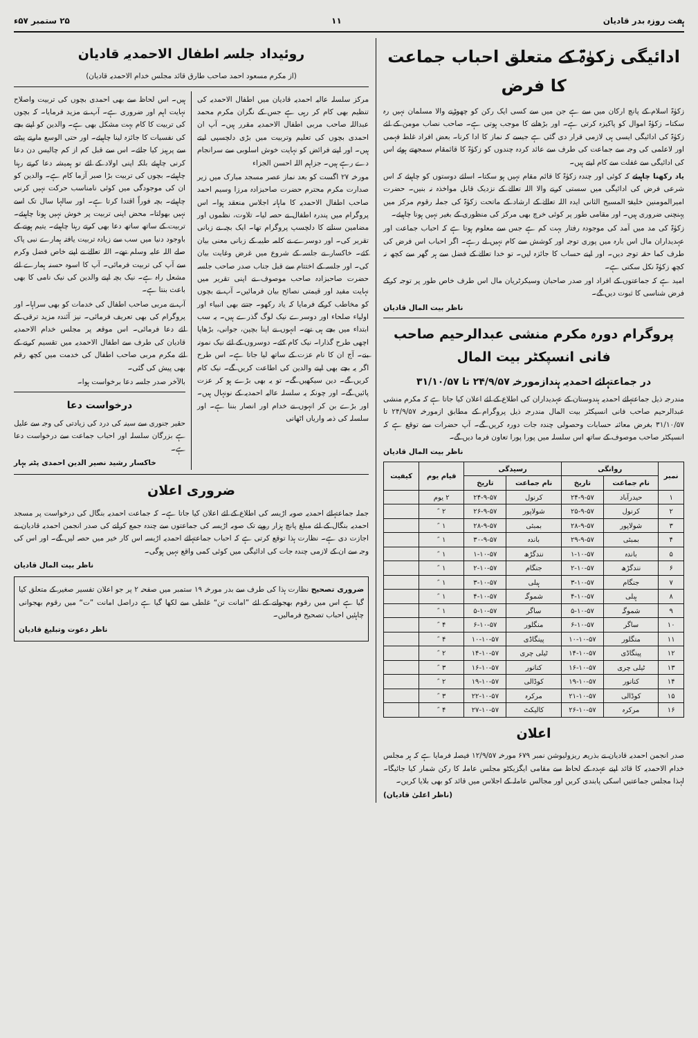ہفت روزہ بدر قادیان ۱۱ ۲۵ ستمبر ۵۷ء
ادائیگی زکوٰۃ کے متعلق احباب جماعت کا فرض
زکوٰۃ اسلام کے پانچ ارکان میں سے ہے جن میں سے کسی ایک رکن کو چھوڑنے والا مسلمان نہیں رہ سکتا۔ زکوٰۃ اموال کو پاکیزہ کرتی ہے۔ اور بڑھانے کا موجب ہوتی ہے۔ صاحب نصاب مومن کے لئے زکوٰۃ کی ادائیگی ایسی ہی لازمی قرار دی گئی ہے جیسے کہ نماز کا ادا کرنا۔ بعض افراد غلط فہمی اور لاعلمی کی وجہ سے جماعت کی طرف سے عائد کردہ چندوں کو زکوٰۃ کا قائمقام سمجھتے ہوئے اس کی ادائیگی سے غفلت سے کام لیتے ہیں۔
یاد رکھنا چاہیئے کہ کوئی اور چندہ زکوٰۃ کا قائم مقام نہیں ہو سکتا۔ اسلئے دوستوں کو چاہیئے کہ اس شرعی فرض کی ادائیگی میں سستی کرنے والا اللہ تعالےٰ کے نزدیک قابل مواخذہ نہ بنیں۔ حضرت امیرالمومنین خلیفۃ المسیح الثانی ایدہ اللہ تعالےٰ کے ارشاد کے ماتحت زکوٰۃ کی جملہ رقوم مرکز میں پہنچنی ضروری ہیں۔ اور مقامی طور پر کوئی خرچ بھی مرکز کی منظوری کے بغیر نہیں ہونا چاہیئے۔
زکوٰۃ کی مد میں آمد کی موجودہ رفتار بہت کم ہے جس سے معلوم ہوتا ہے کہ احباب جماعت اور عہدیداران مال اس بارہ میں پوری توجہ اور کوشش سے کام نہیں لے رہے۔ اگر احباب اس فرض کی طرف کما حقہ توجہ دیں۔ اور اپنے حساب کا جائزہ لیں۔ تو خدا تعالےٰ کے فضل سے ہر گھر سے کچھ نہ کچھ زکوٰۃ نکل سکتی ہے۔
امید ہے کہ جماعتوں کے افراد اور صدر صاحبان وسیکرٹریان مال اس طرف خاص طور پر توجہ کرکے فرض شناسی کا ثبوت دیں گے۔
ناظر بیت المال قادیان
پروگرام دورہ مکرم منشی عبدالرحیم صاحب فانی انسپکٹر بیت المال
در جماعتہائے احمدیہ ہندازمورخہ ۲۴/۹/۵۷ تا ۳۱/۱۰/۵۷
مندرجہ ذیل جماعتہائے احمدیہ ہندوستان کے عہدیداران کی اطلاع کے لئے اعلان کیا جاتا ہے کہ مکرم منشی عبدالرحیم صاحب فانی انسپکٹر بیت المال مندرجہ ذیل پروگرام کے مطابق ازمورخہ ۲۴/۹/۵۷ تا ۳۱/۱۰/۵۷ بغرض معائنہ حسابات وحصولی چندہ جات دورہ کریں گے۔ آپ حضرات سے توقع ہے کہ انسپکٹر صاحب موصوف کے ساتھ اس سلسلہ میں پورا پورا تعاون فرما دیں گے۔
ناظر بیت المال قادیان
| نمبر | روانگی | | رسیدگی | | قیام یوم | کیفیت |
| --- | --- | --- | --- | --- | --- | --- |
| | نام جماعت | تاریخ | نام جماعت | تاریخ | | |
| ۱ | حیدرآباد | ۲۴-۹-۵۷ | کرنول | ۲۴-۹-۵۷ | ۲ یوم | |
| ۲ | کرنول | ۲۵-۹-۵۷ | شولاپور | ۲۶-۹-۵۷ | ۲ ″ | |
| ۳ | شولاپور | ۲۸-۹-۵۷ | بمبئی | ۲۸-۹-۵۷ | ۱ ″ | |
| ۴ | بمبئی | ۲۹-۹-۵۷ | باندہ | ۳۰-۹-۵۷ | ۱ ″ | |
| ۵ | باندہ | ۱-۱۰-۵۷ | نندگڑھ | ۱-۱۰-۵۷ | ۱ ″ | |
| ۶ | نندگڑھ | ۲-۱۰-۵۷ | جنگام | ۲-۱۰-۵۷ | ۱ ″ | |
| ۷ | جنگام | ۳-۱۰-۵۷ | ہبلی | ۳-۱۰-۵۷ | ۱ ″ | |
| ۸ | ہبلی | ۴-۱۰-۵۷ | شموگہ | ۴-۱۰-۵۷ | ۱ ″ | |
| ۹ | شموگہ | ۵-۱۰-۵۷ | ساگر | ۵-۱۰-۵۷ | ۱ ″ | |
| ۱۰ | ساگر | ۶-۱۰-۵۷ | منگلور | ۶-۱۰-۵۷ | ۴ ″ | |
| ۱۱ | منگلور | ۱۰-۱۰-۵۷ | پینگاڈی | ۱۰-۱۰-۵۷ | ۴ ″ | |
| ۱۲ | پینگاڈی | ۱۴-۱۰-۵۷ | ٹیلی چری | ۱۴-۱۰-۵۷ | ۲ ″ | |
| ۱۳ | ٹیلی چری | ۱۶-۱۰-۵۷ | کنانور | ۱۶-۱۰-۵۷ | ۳ ″ | |
| ۱۴ | کنانور | ۱۹-۱۰-۵۷ | کوڈالی | ۱۹-۱۰-۵۷ | ۲ ″ | |
| ۱۵ | کوڈالی | ۲۱-۱۰-۵۷ | مرکرہ | ۲۲-۱۰-۵۷ | ۳ ″ | |
| ۱۶ | مرکرہ | ۲۶-۱۰-۵۷ | کالیکٹ | ۲۷-۱۰-۵۷ | ۴ ″ | |
اعلان
صدر انجمن احمدیہ قادیان نے بذریعہ ریزولیوشن نمبر ۶۷۹ مورخہ ۱۲/۹/۵۷ فیصلہ فرمایا ہے کہ ہر مجلس خدام الاحمدیہ کا قائد اپنے عہدہ کے لحاظ سے مقامی ایگزیکٹو مجلس عاملہ کا رکن شمار کیا جائیگا۔ لہذا مجلس جماعتیں اسکی پابندی کریں اور مجالس عاملہ کے اجلاس میں قائد کو بھی بلایا کریں۔
(ناظر اعلیٰ قادیان)
روئیداد جلسہ اطفال الاحمدیہ قادیان
(از مکرم مسعود احمد صاحب طارق قائد مجلس خدام الاحمدیہ قادیان)
مرکز سلسلہ عالیہ احمدیہ قادیان میں اطفال الاحمدیہ کی تنظیم بھی کام کر رہی ہے جس کے نگران مکرم محمد عبداللہ صاحب مربی اطفال الاحمدیہ مقرر ہیں۔ آپ ان احمدی بچوں کی تعلیم وتربیت میں بڑی دلچسپی لیتے ہیں۔ اور اپنے فرائض کو نہایت خوش اسلوبی سے سرانجام دے رہے ہیں۔ جزاہم اللہ احسن الجزاء
مورخہ ۲۷ اگست کو بعد نماز عصر مسجد مبارک میں زیر صدارت مکرم محترم حضرت صاحبزادہ مرزا وسیم احمد صاحب اطفال الاحمدیہ کا ماہانہ اجلاس منعقد ہوا۔ اس پروگرام میں پندرہ اطفال نے حصہ لیا۔ تلاوت، نظموں اور مضامین سنانے کا دلچسپ پروگرام تھا۔ ایک بچہ نے زبانی تقریر کی۔ اور دوسرے نے کلمہ طیبہ کے زبانی معنی بیان کئے۔ خاکسار نے جلسہ کے شروع میں غرض وغایت بیان کی۔ اور جلسہ کے اختتام سے قبل جناب صدر صاحب جلسہ حضرت صاحبزادہ صاحب موصوف نے اپنی تقریر میں نہایت مفید اور قیمتی نصائح بیان فرمائیں۔ آپ نے بچوں کو مخاطب کرکے فرمایا کہ یاد رکھو۔ جتنے بھی انبیاء اور اولیاء صلحاء اور دوسرے نیک لوگ گذرے ہیں۔ یہ سب ابتداء میں بچے ہی تھے۔ انہوں نے اپنا بچپن، جوانی، بڑھاپا اچھی طرح گذارا۔ نیک کام کئے۔ دوسروں کے لئے نیک نمونہ بنے۔ آج ان کا نام عزت کے ساتھ لیا جاتا ہے۔ اس طرح اگر یہ بچے بھی اپنے والدین کی اطاعت کریں گے۔ نیک کام کریں گے۔ دین سیکھیں گے۔ تو یہ بھی بڑے ہو کر عزت پائیں گے۔ اور چونکہ یہ سلسلہ عالیہ احمدیہ کے نونہال ہیں۔ اور بڑے بن کر انہوں نے خدام اور انصار بننا ہے۔ اور سلسلہ کی ذمہ واریاں اٹھانی
ہیں۔ اس لحاظ سے بھی احمدی بچوں کی تربیت واصلاح نہایت اہم اور ضروری ہے۔ آپ نے مزید فرمایا۔ کہ بچوں کی تربیت کا کام بہت مشکل بھی ہے۔ والدین کو اپنے بچے کی نفسیات کا جائزہ لینا چاہیئے۔ اور حتی الوسع مارنے پیٹنے سے پرہیز کیا جائے۔ اس سے قبل کم از کم چالیس دن دعا کرنی چاہیئے بلکہ اپنی اولاد کے لئے تو ہمیشہ دعا کرتے رہنا چاہیئے۔ بچوں کی تربیت بڑا صبر آزما کام ہے۔ والدین کو ان کی موجودگی میں کوئی نامناسب حرکت نہیں کرنی چاہیئے۔ بچہ فوراً اقتدا کرتا ہے۔ اور سالہا سال تک اسے نہیں بھولتا۔ محض اپنی تربیت پر خوش نہیں ہونا چاہیئے۔ تربیت کے ساتھ ساتھ دعا بھی کرتے رہنا چاہیئے۔ یتیم ہونے کے باوجود دنیا میں سب سے زیادہ تربیت یافتہ ہمارے نبی پاک صلے اللہ علیہ وسلم تھے۔ اللہ تعالےٰ نے اپنے خاص فضل وکرم سے آپ کی تربیت فرمائی۔ آپ کا اسوہ حسنہ ہمارے لئے مشعل راہ ہے۔ نیک بچہ اپنے والدین کی نیک نامی کا بھی باعث بنتا ہے۔
آپ نے مربی صاحب اطفال کی خدمات کو بھی سراہا۔ اور پروگرام کی بھی تعریف فرمائی۔ نیز آئندہ مزید ترقی کے لئے دعا فرمائی۔ اس موقعہ پر مجلس خدام الاحمدیہ قادیان کی طرف سے اطفال الاحمدیہ میں تقسیم کرنے کے لئے مکرم مربی صاحب اطفال کی خدمت میں کچھ رقم بھی پیش کی گئی۔
بالآخر صدر جلسہ دعا برخواست ہوا۔
درخواست دعا
حقیر جنوری سے سینہ کی درد کی زیادتی کی وجہ سے علیل ہے بزرگان سلسلہ اور احباب جماعت سے درخواست دعا ہے۔
خاکسار رشید نصیر الدین احمدی پٹنہ بہار
ضروری اعلان
جملہ جماعتہائے احمدیہ صوبہ اڑیسہ کی اطلاع کے لئے اعلان کیا جاتا ہے۔ کہ جماعت احمدیہ بنگال کی درخواست پر مسجد احمدیہ بنگال کے لئے مبلغ پانچ ہزار روپے تک صوبہ اڑیسہ کی جماعتوں سے چندہ جمع کرانے کی صدر انجمن احمدیہ قادیان نے اجازت دی ہے۔ نظارت ہذا توقع کرتی ہے کہ احباب جماعتہائے احمدیہ اڑیسہ اس کار خیر میں حصہ لیں گے۔ اور اس کی وجہ سے ان کے لازمی چندہ جات کی ادائیگی میں کوئی کمی واقع نہیں ہوگی۔
ناظر بیت المال قادیان
ضروری تصحیح نظارت ہذا کی طرف سے بدر مورخہ ۱۹ ستمبر میں صفحہ ۲ پر جو اعلان تفسیر صغیر کے متعلق کیا گیا ہے اس میں رقوم بھجوانے کے لئے ”امانت تن“ غلطی سے لکھا گیا ہے دراصل امانت ”ت“ میں رقوم بھجوانی چاہئیں احباب تصحیح فرمالیں۔
ناظر دعوت وتبلیغ قادیان